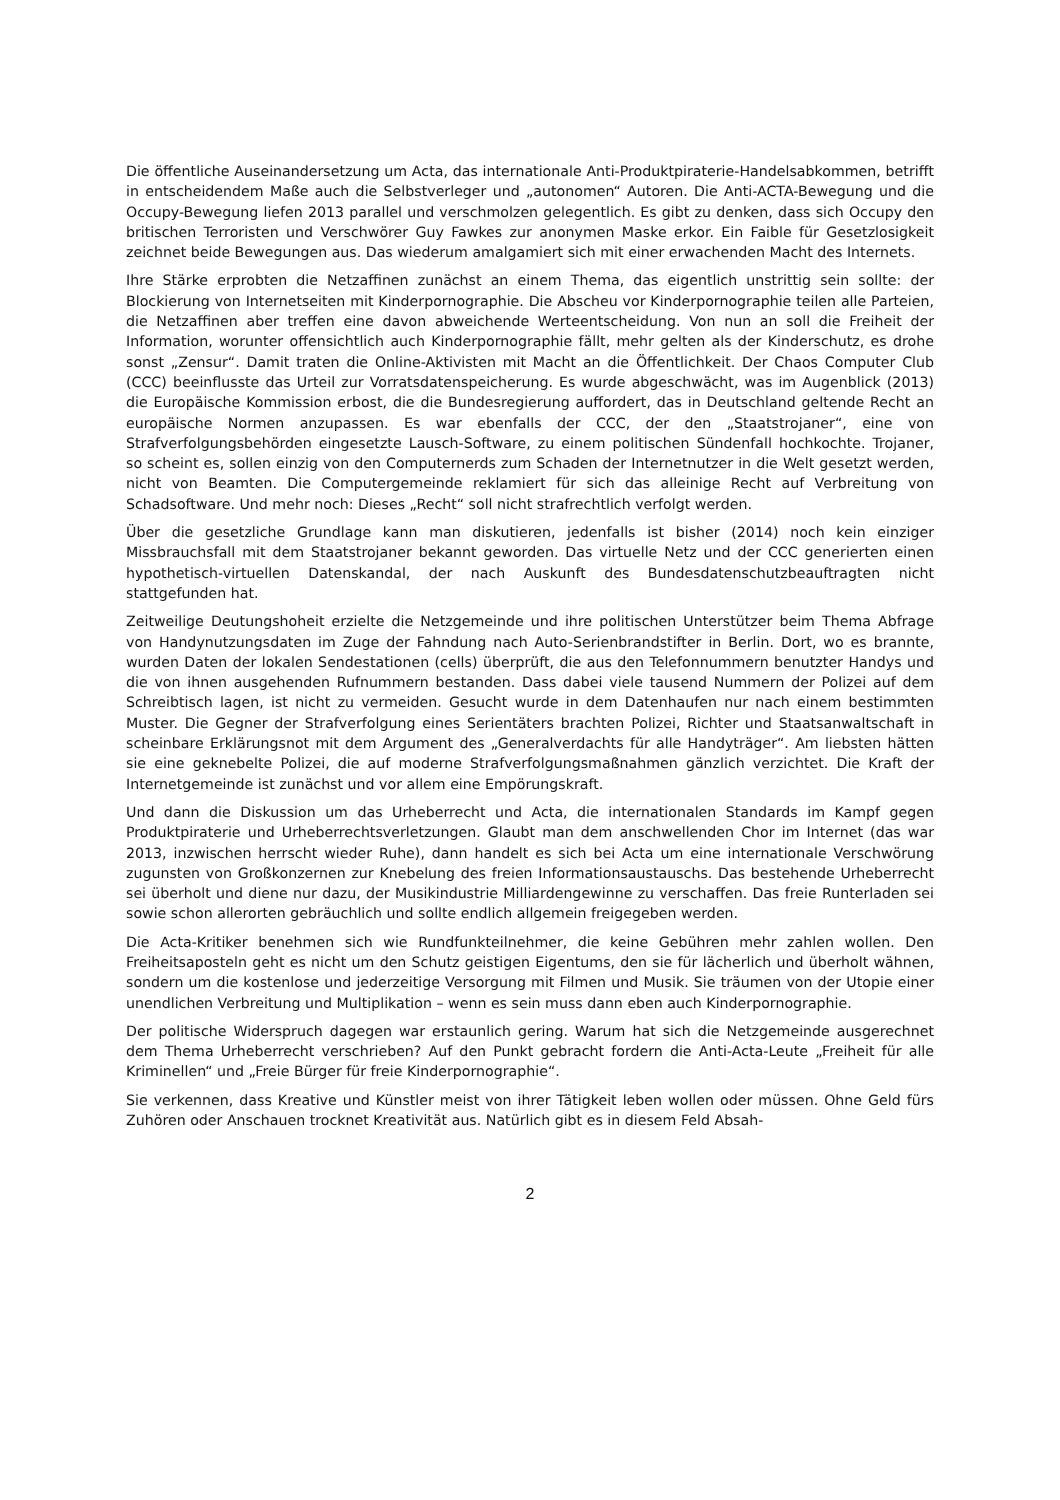Die öffentliche Auseinandersetzung um Acta, das internationale Anti-Produktpiraterie-Handelsabkommen, betrifft in entscheidendem Maße auch die Selbstverleger und „autonomen“ Autoren. Die Anti-ACTA-Bewegung und die Occupy-Bewegung liefen 2013 parallel und verschmolzen gelegentlich. Es gibt zu denken, dass sich Occupy den britischen Terroristen und Verschwörer Guy Fawkes zur anonymen Maske erkor. Ein Faible für Gesetzlosigkeit zeichnet beide Bewegungen aus. Das wiederum amalgamiert sich mit einer erwachenden Macht des Internets.
Ihre Stärke erprobten die Netzaffinen zunächst an einem Thema, das eigentlich unstrittig sein sollte: der Blockierung von Internetseiten mit Kinderpornographie. Die Abscheu vor Kinderpornographie teilen alle Parteien, die Netzaffinen aber treffen eine davon abweichende Werteentscheidung. Von nun an soll die Freiheit der Information, worunter offensichtlich auch Kinderpornographie fällt, mehr gelten als der Kinderschutz, es drohe sonst „Zensur“. Damit traten die Online-Aktivisten mit Macht an die Öffentlichkeit. Der Chaos Computer Club (CCC) beeinflusste das Urteil zur Vorratsdatenspeicherung. Es wurde abgeschwächt, was im Augenblick (2013) die Europäische Kommission erbost, die die Bundesregierung auffordert, das in Deutschland geltende Recht an europäische Normen anzupassen. Es war ebenfalls der CCC, der den „Staatstrojaner“, eine von Strafverfolgungsbehörden eingesetzte Lausch-Software, zu einem politischen Sündenfall hochkochte. Trojaner, so scheint es, sollen einzig von den Computernerds zum Schaden der Internetnutzer in die Welt gesetzt werden, nicht von Beamten. Die Computergemeinde reklamiert für sich das alleinige Recht auf Verbreitung von Schadsoftware. Und mehr noch: Dieses „Recht“ soll nicht strafrechtlich verfolgt werden.
Über die gesetzliche Grundlage kann man diskutieren, jedenfalls ist bisher (2014) noch kein einziger Missbrauchsfall mit dem Staatstrojaner bekannt geworden. Das virtuelle Netz und der CCC generierten einen hypothetisch-virtuellen Datenskandal, der nach Auskunft des Bundesdatenschutzbeauftragten nicht stattgefunden hat.
Zeitweilige Deutungshoheit erzielte die Netzgemeinde und ihre politischen Unterstützer beim Thema Abfrage von Handynutzungsdaten im Zuge der Fahndung nach Auto-Serienbrandstifter in Berlin. Dort, wo es brannte, wurden Daten der lokalen Sendestationen (cells) überprüft, die aus den Telefonnummern benutzter Handys und die von ihnen ausgehenden Rufnummern bestanden. Dass dabei viele tausend Nummern der Polizei auf dem Schreibtisch lagen, ist nicht zu vermeiden. Gesucht wurde in dem Datenhaufen nur nach einem bestimmten Muster. Die Gegner der Strafverfolgung eines Serientäters brachten Polizei, Richter und Staatsanwaltschaft in scheinbare Erklärungsnot mit dem Argument des „Generalverdachts für alle Handyträger“. Am liebsten hätten sie eine geknebelte Polizei, die auf moderne Strafverfolgungsmaßnahmen gänzlich verzichtet. Die Kraft der Internetgemeinde ist zunächst und vor allem eine Empörungskraft.
Und dann die Diskussion um das Urheberrecht und Acta, die internationalen Standards im Kampf gegen Produktpiraterie und Urheberrechtsverletzungen. Glaubt man dem anschwellenden Chor im Internet (das war 2013, inzwischen herrscht wieder Ruhe), dann handelt es sich bei Acta um eine internationale Verschwörung zugunsten von Großkonzernen zur Knebelung des freien Informationsaustauschs. Das bestehende Urheberrecht sei überholt und diene nur dazu, der Musikindustrie Milliardengewinne zu verschaffen. Das freie Runterladen sei sowie schon allerorten gebräuchlich und sollte endlich allgemein freigegeben werden.
Die Acta-Kritiker benehmen sich wie Rundfunkteilnehmer, die keine Gebühren mehr zahlen wollen. Den Freiheitsaposteln geht es nicht um den Schutz geistigen Eigentums, den sie für lächerlich und überholt wähnen, sondern um die kostenlose und jederzeitige Versorgung mit Filmen und Musik. Sie träumen von der Utopie einer unendlichen Verbreitung und Multiplikation – wenn es sein muss dann eben auch Kinderpornographie.
Der politische Widerspruch dagegen war erstaunlich gering. Warum hat sich die Netzgemeinde ausgerechnet dem Thema Urheberrecht verschrieben? Auf den Punkt gebracht fordern die Anti-Acta-Leute „Freiheit für alle Kriminellen“ und „Freie Bürger für freie Kinderpornographie“.
Sie verkennen, dass Kreative und Künstler meist von ihrer Tätigkeit leben wollen oder müssen. Ohne Geld fürs Zuhören oder Anschauen trocknet Kreativität aus. Natürlich gibt es in diesem Feld Absah-
2